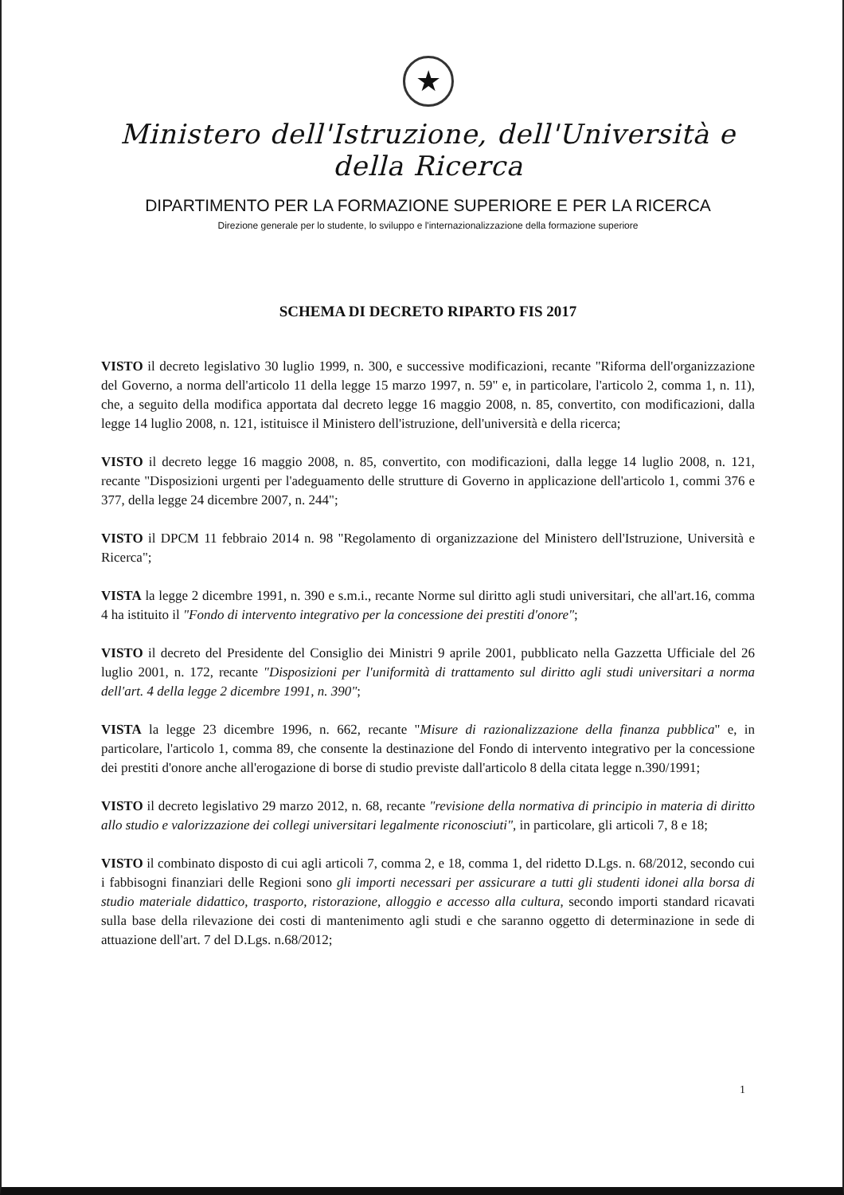★
Ministero dell'Istruzione, dell'Università e della Ricerca
DIPARTIMENTO PER LA FORMAZIONE SUPERIORE E PER LA RICERCA
Direzione generale per lo studente, lo sviluppo e l'internazionalizzazione della formazione superiore
SCHEMA DI DECRETO RIPARTO FIS 2017
VISTO il decreto legislativo 30 luglio 1999, n. 300, e successive modificazioni, recante "Riforma dell'organizzazione del Governo, a norma dell'articolo 11 della legge 15 marzo 1997, n. 59" e, in particolare, l'articolo 2, comma 1, n. 11), che, a seguito della modifica apportata dal decreto legge 16 maggio 2008, n. 85, convertito, con modificazioni, dalla legge 14 luglio 2008, n. 121, istituisce il Ministero dell'istruzione, dell'università e della ricerca;
VISTO il decreto legge 16 maggio 2008, n. 85, convertito, con modificazioni, dalla legge 14 luglio 2008, n. 121, recante "Disposizioni urgenti per l'adeguamento delle strutture di Governo in applicazione dell'articolo 1, commi 376 e 377, della legge 24 dicembre 2007, n. 244";
VISTO il DPCM 11 febbraio 2014 n. 98 "Regolamento di organizzazione del Ministero dell'Istruzione, Università e Ricerca";
VISTA la legge 2 dicembre 1991, n. 390 e s.m.i., recante Norme sul diritto agli studi universitari, che all'art.16, comma 4 ha istituito il "Fondo di intervento integrativo per la concessione dei prestiti d'onore";
VISTO il decreto del Presidente del Consiglio dei Ministri 9 aprile 2001, pubblicato nella Gazzetta Ufficiale del 26 luglio 2001, n. 172, recante "Disposizioni per l'uniformità di trattamento sul diritto agli studi universitari a norma dell'art. 4 della legge 2 dicembre 1991, n. 390";
VISTA la legge 23 dicembre 1996, n. 662, recante "Misure di razionalizzazione della finanza pubblica" e, in particolare, l'articolo 1, comma 89, che consente la destinazione del Fondo di intervento integrativo per la concessione dei prestiti d'onore anche all'erogazione di borse di studio previste dall'articolo 8 della citata legge n.390/1991;
VISTO il decreto legislativo 29 marzo 2012, n. 68, recante "revisione della normativa di principio in materia di diritto allo studio e valorizzazione dei collegi universitari legalmente riconosciuti", in particolare, gli articoli 7, 8 e 18;
VISTO il combinato disposto di cui agli articoli 7, comma 2, e 18, comma 1, del ridetto D.Lgs. n. 68/2012, secondo cui i fabbisogni finanziari delle Regioni sono gli importi necessari per assicurare a tutti gli studenti idonei alla borsa di studio materiale didattico, trasporto, ristorazione, alloggio e accesso alla cultura, secondo importi standard ricavati sulla base della rilevazione dei costi di mantenimento agli studi e che saranno oggetto di determinazione in sede di attuazione dell'art. 7 del D.Lgs. n.68/2012;
1